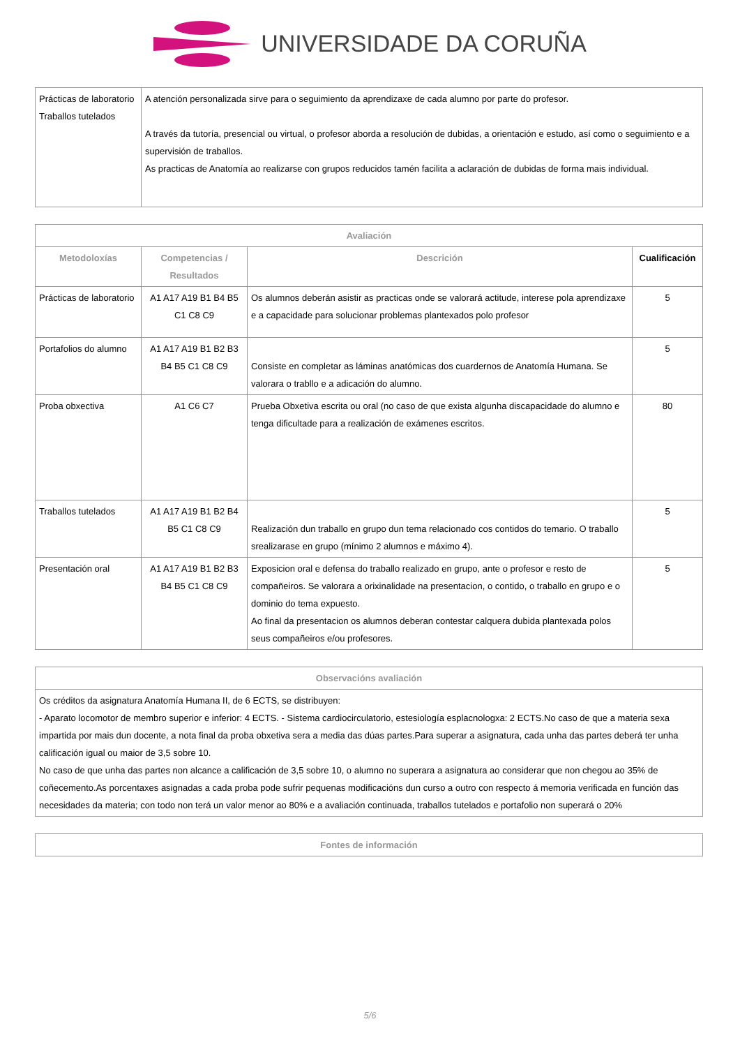UNIVERSIDADE DA CORUÑA
| Prácticas de laboratorio Traballos tutelados | A atención personalizada sirve para o seguimiento da aprendizaxe de cada alumno por parte do profesor. A través da tutoría, presencial ou virtual, o profesor aborda a resolución de dubidas, a orientación e estudo, así como o seguimiento e a supervisión de traballos. As practicas de Anatomía ao realizarse con grupos reducidos tamén facilita a aclaración de dubidas de forma mais individual. |
| Avaliación | | | |
| --- | --- | --- | --- |
| Metodoloxías | Competencias / Resultados | Descrición | Cualificación |
| Prácticas de laboratorio | A1 A17 A19 B1 B4 B5 C1 C8 C9 | Os alumnos deberán asistir as practicas onde se valorará actitude, interese pola aprendizaxe e a capacidade para solucionar problemas plantexados polo profesor | 5 |
| Portafolios do alumno | A1 A17 A19 B1 B2 B3 B4 B5 C1 C8 C9 | Consiste en completar as láminas anatómicas dos cuardernos de Anatomía Humana. Se valorara o trabllo e a adicación do alumno. | 5 |
| Proba obxectiva | A1 C6 C7 | Prueba Obxetiva escrita ou oral (no caso de que exista algunha discapacidade do alumno e tenga dificultade para a realización de exámenes escritos. | 80 |
| Traballos tutelados | A1 A17 A19 B1 B2 B4 B5 C1 C8 C9 | Realización dun traballo en grupo dun tema relacionado cos contidos do temario. O traballo srealizarase en grupo (mínimo 2 alumnos e máximo 4). | 5 |
| Presentación oral | A1 A17 A19 B1 B2 B3 B4 B5 C1 C8 C9 | Exposicion oral e defensa do traballo realizado en grupo, ante o profesor e resto de compañeiros. Se valorara a orixinalidade na presentacion, o contido, o traballo en grupo e o dominio do tema expuesto. Ao final da presentacion os alumnos deberan contestar calquera dubida plantexada polos seus compañeiros e/ou profesores. | 5 |
| Observacións avaliación |
| --- |
| Os créditos da asignatura Anatomía Humana II, de 6 ECTS, se distribuyen: - Aparato locomotor de membro superior e inferior: 4 ECTS. - Sistema cardiocirculatorio, estesiología esplacnologxa: 2 ECTS.No caso de que a materia sexa impartida por mais dun docente, a nota final da proba obxetiva sera a media das dúas partes.Para superar a asignatura, cada unha das partes deberá ter unha calificación igual ou maior de 3,5 sobre 10. No caso de que unha das partes non alcance a calificación de 3,5 sobre 10, o alumno no superara a asignatura ao considerar que non chegou ao 35% de coñecemento.As porcentaxes asignadas a cada proba pode sufrir pequenas modificacións dun curso a outro con respecto á memoria verificada en función das necesidades da materia; con todo non terá un valor menor ao 80% e a avaliación continuada, traballos tutelados e portafolio non superará o 20% |
| Fontes de información |
| --- |
5/6